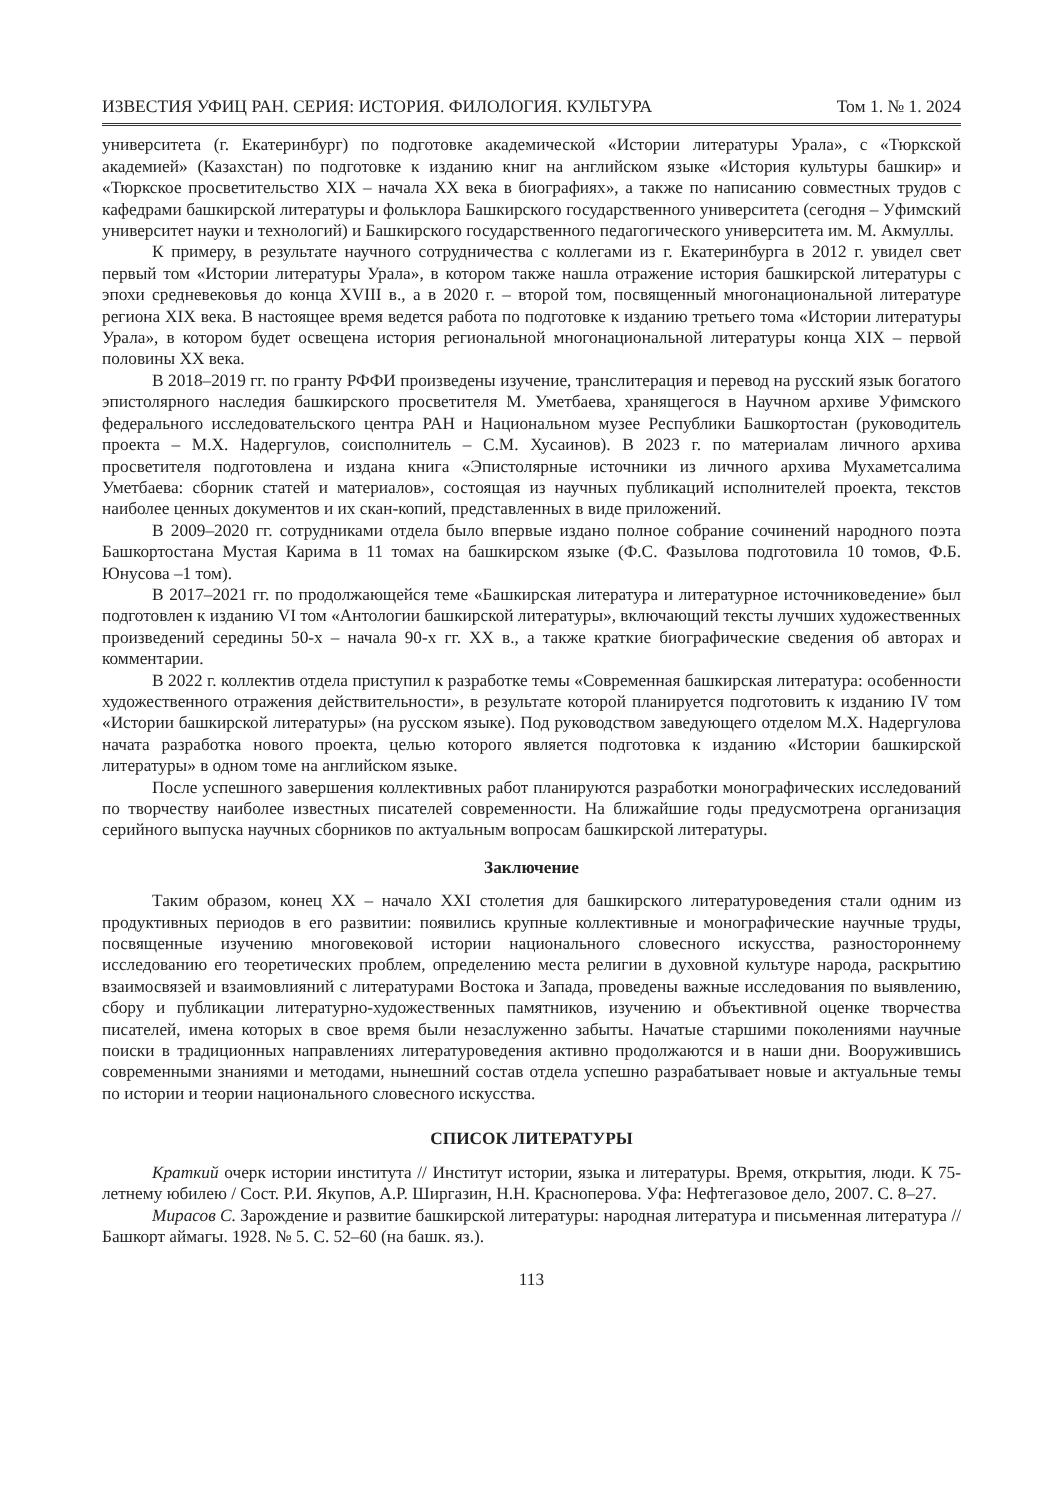ИЗВЕСТИЯ УФИЦ РАН. СЕРИЯ: ИСТОРИЯ. ФИЛОЛОГИЯ. КУЛЬТУРА Том 1. № 1. 2024
университета (г. Екатеринбург) по подготовке академической «Истории литературы Урала», с «Тюркской академией» (Казахстан) по подготовке к изданию книг на английском языке «История культуры башкир» и «Тюркское просветительство XIX – начала XX века в биографиях», а также по написанию совместных трудов с кафедрами башкирской литературы и фольклора Башкирского государственного университета (сегодня – Уфимский университет науки и технологий) и Башкирского государственного педагогического университета им. М. Акмуллы.
К примеру, в результате научного сотрудничества с коллегами из г. Екатеринбурга в 2012 г. увидел свет первый том «Истории литературы Урала», в котором также нашла отражение история башкирской литературы с эпохи средневековья до конца XVIII в., а в 2020 г. – второй том, посвященный многонациональной литературе региона XIX века. В настоящее время ведется работа по подготовке к изданию третьего тома «Истории литературы Урала», в котором будет освещена история региональной многонациональной литературы конца XIX – первой половины XX века.
В 2018–2019 гг. по гранту РФФИ произведены изучение, транслитерация и перевод на русский язык богатого эпистолярного наследия башкирского просветителя М. Уметбаева, хранящегося в Научном архиве Уфимского федерального исследовательского центра РАН и Национальном музее Республики Башкортостан (руководитель проекта – М.Х. Надергулов, соисполнитель – С.М. Хусаинов). В 2023 г. по материалам личного архива просветителя подготовлена и издана книга «Эпистолярные источники из личного архива Мухаметсалима Уметбаева: сборник статей и материалов», состоящая из научных публикаций исполнителей проекта, текстов наиболее ценных документов и их скан-копий, представленных в виде приложений.
В 2009–2020 гг. сотрудниками отдела было впервые издано полное собрание сочинений народного поэта Башкортостана Мустая Карима в 11 томах на башкирском языке (Ф.С. Фазылова подготовила 10 томов, Ф.Б. Юнусова –1 том).
В 2017–2021 гг. по продолжающейся теме «Башкирская литература и литературное источниковедение» был подготовлен к изданию VI том «Антологии башкирской литературы», включающий тексты лучших художественных произведений середины 50-х – начала 90-х гг. XX в., а также краткие биографические сведения об авторах и комментарии.
В 2022 г. коллектив отдела приступил к разработке темы «Современная башкирская литература: особенности художественного отражения действительности», в результате которой планируется подготовить к изданию IV том «Истории башкирской литературы» (на русском языке). Под руководством заведующего отделом М.Х. Надергулова начата разработка нового проекта, целью которого является подготовка к изданию «Истории башкирской литературы» в одном томе на английском языке.
После успешного завершения коллективных работ планируются разработки монографических исследований по творчеству наиболее известных писателей современности. На ближайшие годы предусмотрена организация серийного выпуска научных сборников по актуальным вопросам башкирской литературы.
Заключение
Таким образом, конец XX – начало XXI столетия для башкирского литературоведения стали одним из продуктивных периодов в его развитии: появились крупные коллективные и монографические научные труды, посвященные изучению многовековой истории национального словесного искусства, разностороннему исследованию его теоретических проблем, определению места религии в духовной культуре народа, раскрытию взаимосвязей и взаимовлияний с литературами Востока и Запада, проведены важные исследования по выявлению, сбору и публикации литературно-художественных памятников, изучению и объективной оценке творчества писателей, имена которых в свое время были незаслуженно забыты. Начатые старшими поколениями научные поиски в традиционных направлениях литературоведения активно продолжаются и в наши дни. Вооружившись современными знаниями и методами, нынешний состав отдела успешно разрабатывает новые и актуальные темы по истории и теории национального словесного искусства.
СПИСОК ЛИТЕРАТУРЫ
Краткий очерк истории института // Институт истории, языка и литературы. Время, открытия, люди. К 75-летнему юбилею / Сост. Р.И. Якупов, А.Р. Ширгазин, Н.Н. Красноперова. Уфа: Нефтегазовое дело, 2007. С. 8–27.
Мирасов С. Зарождение и развитие башкирской литературы: народная литература и письменная литература // Башкорт аймагы. 1928. № 5. С. 52–60 (на башк. яз.).
113